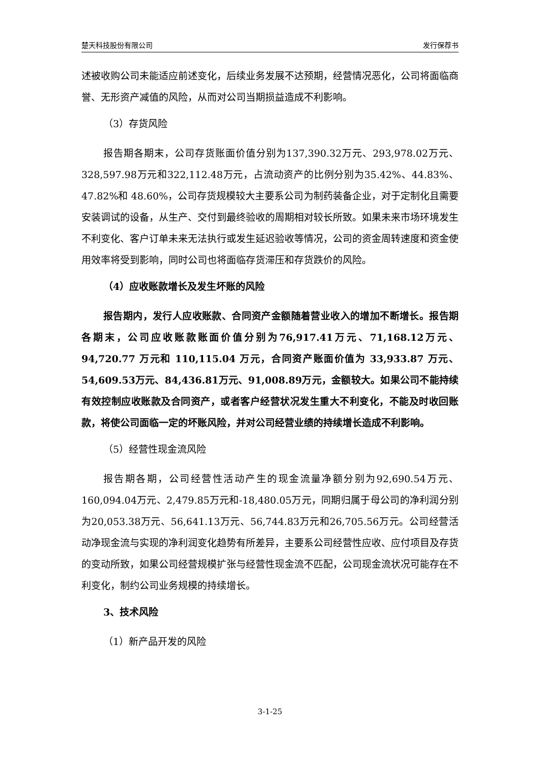楚天科技股份有限公司 发行保荐书
述被收购公司未能适应前述变化，后续业务发展不达预期，经营情况恶化，公司将面临商誉、无形资产减值的风险，从而对公司当期损益造成不利影响。
（3）存货风险
报告期各期末，公司存货账面价值分别为137,390.32万元、293,978.02万元、328,597.98万元和322,112.48万元，占流动资产的比例分别为35.42%、44.83%、47.82%和 48.60%，公司存货规模较大主要系公司为制药装备企业，对于定制化且需要安装调试的设备，从生产、交付到最终验收的周期相对较长所致。如果未来市场环境发生不利变化、客户订单未来无法执行或发生延迟验收等情况，公司的资金周转速度和资金使用效率将受到影响，同时公司也将面临存货滞压和存货跌价的风险。
（4）应收账款增长及发生坏账的风险
报告期内，发行人应收账款、合同资产金额随着营业收入的增加不断增长。报告期各期末，公司应收账款账面价值分别为76,917.41万元、71,168.12万元、94,720.77 万元和 110,115.04 万元，合同资产账面价值为 33,933.87 万元、54,609.53万元、84,436.81万元、91,008.89万元，金额较大。如果公司不能持续有效控制应收账款及合同资产，或者客户经营状况发生重大不利变化，不能及时收回账款，将使公司面临一定的坏账风险，并对公司经营业绩的持续增长造成不利影响。
（5）经营性现金流风险
报告期各期，公司经营性活动产生的现金流量净额分别为92,690.54万元、160,094.04万元、2,479.85万元和-18,480.05万元，同期归属于母公司的净利润分别为20,053.38万元、56,641.13万元、56,744.83万元和26,705.56万元。公司经营活动净现金流与实现的净利润变化趋势有所差异，主要系公司经营性应收、应付项目及存货的变动所致，如果公司经营规模扩张与经营性现金流不匹配，公司现金流状况可能存在不利变化，制约公司业务规模的持续增长。
3、技术风险
（1）新产品开发的风险
3-1-25